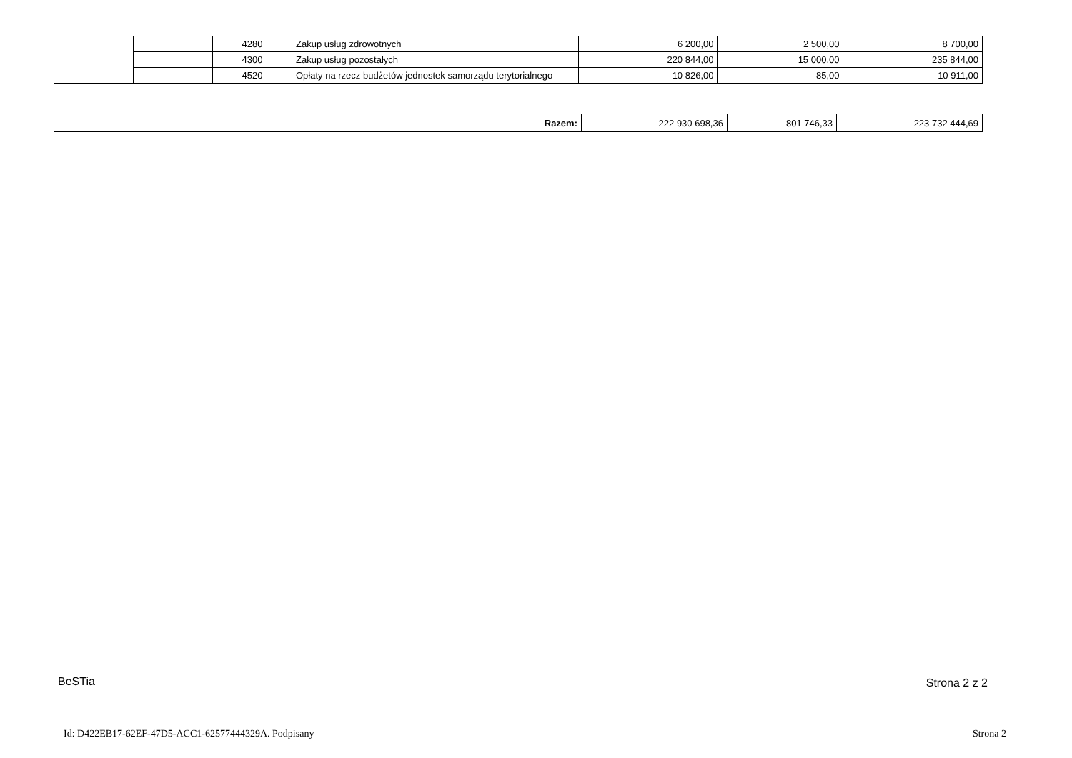| | | 4280 | Zakup usług zdrowotnych | 6 200,00 | 2 500,00 | 8 700,00 |
| | | 4300 | Zakup usług pozostałych | 220 844,00 | 15 000,00 | 235 844,00 |
| | | 4520 | Opłaty na rzecz budżetów jednostek samorządu terytorialnego | 10 826,00 | 85,00 | 10 911,00 |
| Razem: | 222 930 698,36 | 801 746,33 | 223 732 444,69 |
BeSTia Strona 2 z 2
Id: D422EB17-62EF-47D5-ACC1-62577444329A. Podpisany Strona 2